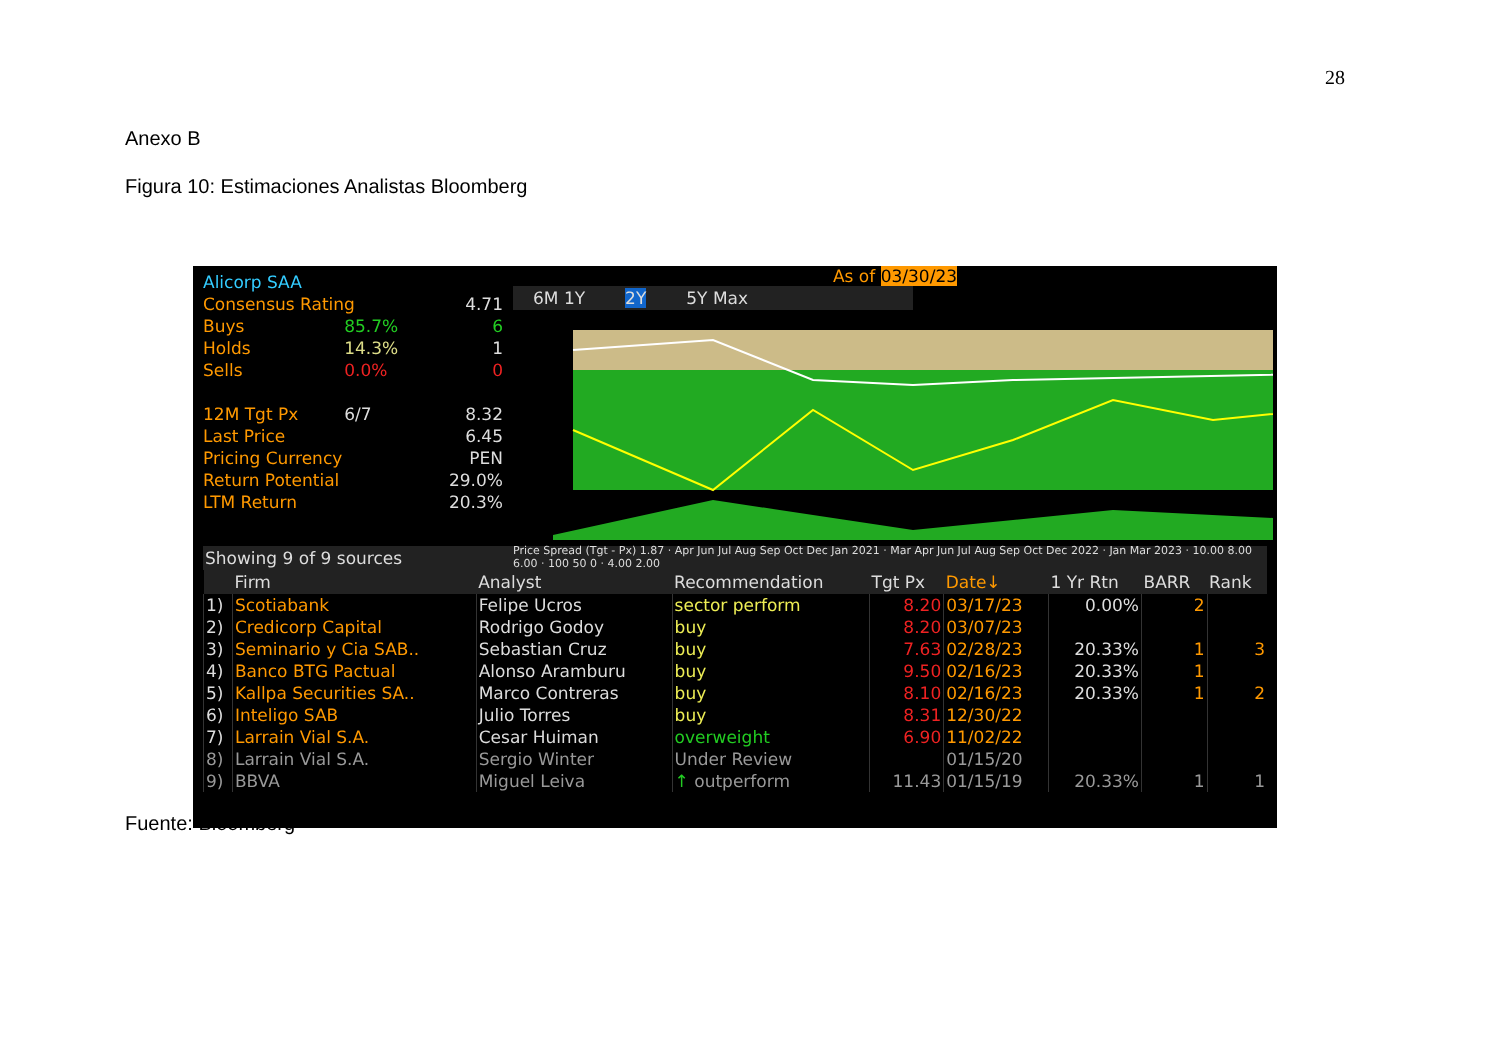28
Anexo B
Figura 10: Estimaciones Analistas Bloomberg
| Alicorp SAA | | |
| Consensus Rating | | 4.71 |
| Buys | 85.7% | 6 |
| Holds | 14.3% | 1 |
| Sells | 0.0% | 0 |
| 12M Tgt Px | 6/7 | 8.32 |
| Last Price | | 6.45 |
| Pricing Currency | | PEN |
| Return Potential | | 29.0% |
| LTM Return | | 20.3% |
As of 03/30/23
6M 1Y 2Y 5Y Max
Price Spread (Tgt - Px) 1.87 · Apr Jun Jul Aug Sep Oct Dec Jan 2021 · Mar Apr Jun Jul Aug Sep Oct Dec 2022 · Jan Mar 2023 · 10.00 8.00 6.00 · 100 50 0 · 4.00 2.00
Showing 9 of 9 sources
| | Firm | Analyst | Recommendation | Tgt Px | Date↓ | 1 Yr Rtn | BARR | Rank |
| --- | --- | --- | --- | --- | --- | --- | --- | --- |
| 1) | Scotiabank | Felipe Ucros | sector perform | 8.20 | 03/17/23 | 0.00% | 2 | |
| 2) | Credicorp Capital | Rodrigo Godoy | buy | 8.20 | 03/07/23 | | | |
| 3) | Seminario y Cia SAB.. | Sebastian Cruz | buy | 7.63 | 02/28/23 | 20.33% | 1 | 3 |
| 4) | Banco BTG Pactual | Alonso Aramburu | buy | 9.50 | 02/16/23 | 20.33% | 1 | |
| 5) | Kallpa Securities SA.. | Marco Contreras | buy | 8.10 | 02/16/23 | 20.33% | 1 | 2 |
| 6) | Inteligo SAB | Julio Torres | buy | 8.31 | 12/30/22 | | | |
| 7) | Larrain Vial S.A. | Cesar Huiman | overweight | 6.90 | 11/02/22 | | | |
| 8) | Larrain Vial S.A. | Sergio Winter | Under Review | | 01/15/20 | | | |
| 9) | BBVA | Miguel Leiva | ↑ outperform | 11.43 | 01/15/19 | 20.33% | 1 | 1 |
Fuente: Bloomberg